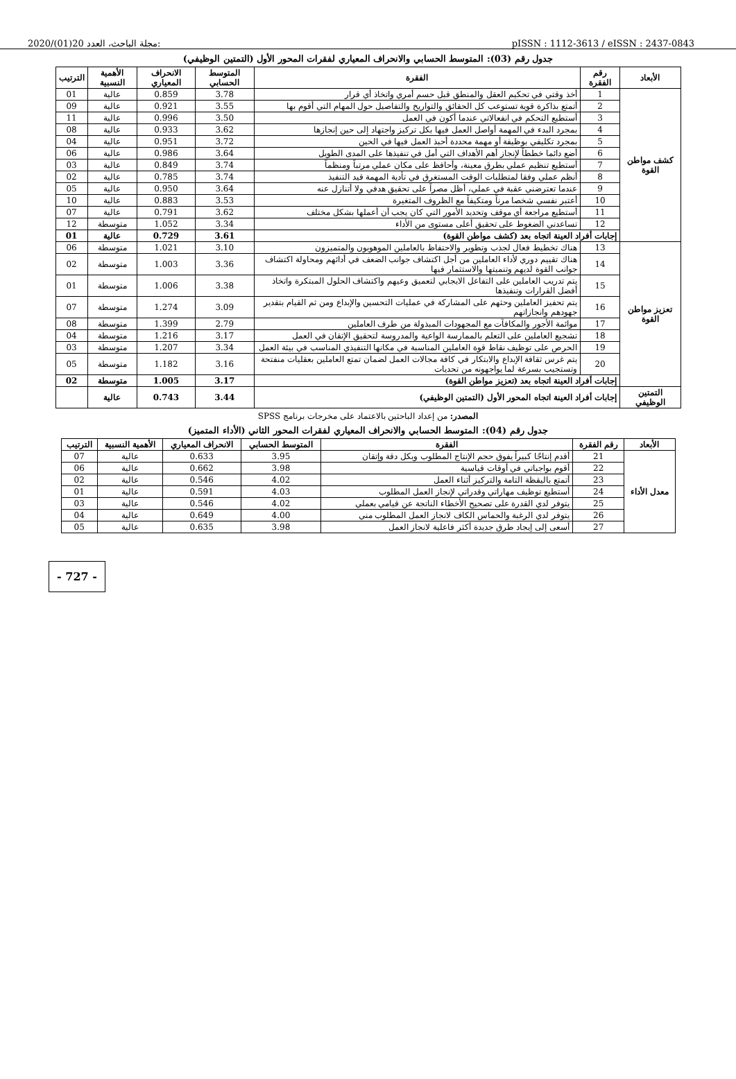2020/(01)20 مجلة الباحث، العدد: pISSN : 1112-3613 / eISSN : 2437-0843
جدول رقم (03): المتوسط الحسابي والانحراف المعياري لفقرات المحور الأول (التمتين الوظيفي)
| الأبعاد | رقم الفقرة | الفقرة | المتوسط الحسابي | الانحراف المعياري | الأهمية النسبية | الترتيب |
| --- | --- | --- | --- | --- | --- | --- |
| كشف مواطن القوة | 1 | أخذ وقتي في تحكيم العقل والمنطق قبل حسم أمري واتخاذ أي قرار | 3.78 | 0.859 | عالية | 01 |
| | 2 | أتمتع بذاكرة قوية تستوعب كل الحقائق والتواريخ والتفاصيل حول المهام التي أقوم بها | 3.55 | 0.921 | عالية | 09 |
| | 3 | أستطيع التحكم في انفعالاتي عندما أكون في العمل | 3.50 | 0.996 | عالية | 11 |
| | 4 | بمجرد البدء في المهمة أواصل العمل فيها بكل تركيز واجتهاد إلى حين إنجازها | 3.62 | 0.933 | عالية | 08 |
| | 5 | بمجرد تكليفي بوظيفة أو مهمة محددة أحبذ العمل فيها في الحين | 3.72 | 0.951 | عالية | 04 |
| | 6 | أضع دائما خططاً لإنجاز أهم الأهداف التي أمل في تنفيذها على المدى الطويل | 3.64 | 0.986 | عالية | 06 |
| | 7 | أستطيع تنظيم عملي بطرق معينة، وأحافظ على مكان عملي مرتباً ومنظماً | 3.74 | 0.849 | عالية | 03 |
| | 8 | أنظم عملي وفقا لمتطلبات الوقت المستغرق في تأدية المهمة قيد التنفيذ | 3.74 | 0.785 | عالية | 02 |
| | 9 | عندما تعترضني عقبة في عملي، أظل مصراً على تحقيق هدفي ولا أتنازل عنه | 3.64 | 0.950 | عالية | 05 |
| | 10 | أعتبر نفسي شخصا مرناً ومتكيفاً مع الظروف المتغيرة | 3.53 | 0.883 | عالية | 10 |
| | 11 | أستطيع مراجعة أي موقف وتحديد الأمور التي كان يجب أن أعملها بشكل مختلف | 3.62 | 0.791 | عالية | 07 |
| | 12 | تساعدني الضغوط على تحقيق أعلى مستوى من الأداء | 3.34 | 1.052 | متوسطة | 12 |
| | إجابات أفراد العينة اتجاه بعد (كشف مواطن القوة) | | 3.61 | 0.729 | عالية | 01 |
| تعزيز مواطن القوة | 13 | هناك تخطيط فعال لجذب وتطوير والاحتفاظ بالعاملين الموهوبون والمتميزون | 3.10 | 1.021 | متوسطة | 06 |
| | 14 | هناك تقييم دوري لأداء العاملين من أجل اكتشاف جوانب الضعف في أدائهم ومحاولة اكتشاف جوانب القوة لديهم وتنميتها والاستثمار فيها | 3.36 | 1.003 | متوسطة | 02 |
| | 15 | يتم تدريب العاملين على التفاعل الايجابي لتعميق وعيهم واكتشاف الحلول المبتكرة واتخاذ أفضل القرارات وتنفيذها | 3.38 | 1.006 | متوسطة | 01 |
| | 16 | يتم تحفيز العاملين وحثهم على المشاركة في عمليات التحسين والإبداع ومن ثم القيام بتقدير جهودهم وانجازاتهم | 3.09 | 1.274 | متوسطة | 07 |
| | 17 | موائمة الأجور والمكافآت مع المجهودات المبذولة من طرف العاملين | 2.79 | 1.399 | متوسطة | 08 |
| | 18 | تشجيع العاملين على التعلم بالممارسة الواعية والمدروسة لتحقيق الإتقان في العمل | 3.17 | 1.216 | متوسطة | 04 |
| | 19 | الحرص على توظيف نقاط قوة العاملين المناسبة في مكانها التنفيذي المناسب في بيئة العمل | 3.34 | 1.207 | متوسطة | 03 |
| | 20 | يتم غرس ثقافة الإبداع والابتكار في كافة مجالات العمل لضمان تمتع العاملين بعقليات منفتحة وتستجيب بسرعة لما يواجهونه من تحديات | 3.16 | 1.182 | متوسطة | 05 |
| | إجابات أفراد العينة اتجاه بعد (تعزيز مواطن القوة) | | 3.17 | 1.005 | متوسطة | 02 |
| التمتين الوظيفي | إجابات أفراد العينة اتجاه المحور الأول (التمتين الوظيفي) | | 3.44 | 0.743 | عالية | |
المصدر: من إعداد الباحثين بالاعتماد على مخرجات برنامج SPSS
جدول رقم (04): المتوسط الحسابي والانحراف المعياري لفقرات المحور الثاني (الأداء المتميز)
| الأبعاد | رقم الفقرة | الفقرة | المتوسط الحسابي | الانحراف المعياري | الأهمية النسبية | الترتيب |
| --- | --- | --- | --- | --- | --- | --- |
| معدل الأداء | 21 | أقدم إنتاجًا كبيراً يفوق حجم الإنتاج المطلوب وبكل دقة وإتقان | 3.95 | 0.633 | عالية | 07 |
| | 22 | أقوم بواجباتي في أوقات قياسية | 3.98 | 0.662 | عالية | 06 |
| | 23 | أتمتع باليقظة التامة والتركيز أثناء العمل | 4.02 | 0.546 | عالية | 02 |
| | 24 | أستطيع توظيف مهاراتي وقدراتي لإنجاز العمل المطلوب | 4.03 | 0.591 | عالية | 01 |
| | 25 | يتوفر لدي القدرة على تصحيح الأخطاء الناتجة عن قيامي بعملي | 4.02 | 0.546 | عالية | 03 |
| | 26 | يتوفر لدي الرغبة والحماس الكاف لانجاز العمل المطلوب مني | 4.00 | 0.649 | عالية | 04 |
| | 27 | أسعى إلى إيجاد طرق جديدة أكثر فاعلية لانجاز العمل | 3.98 | 0.635 | عالية | 05 |
- 727 -